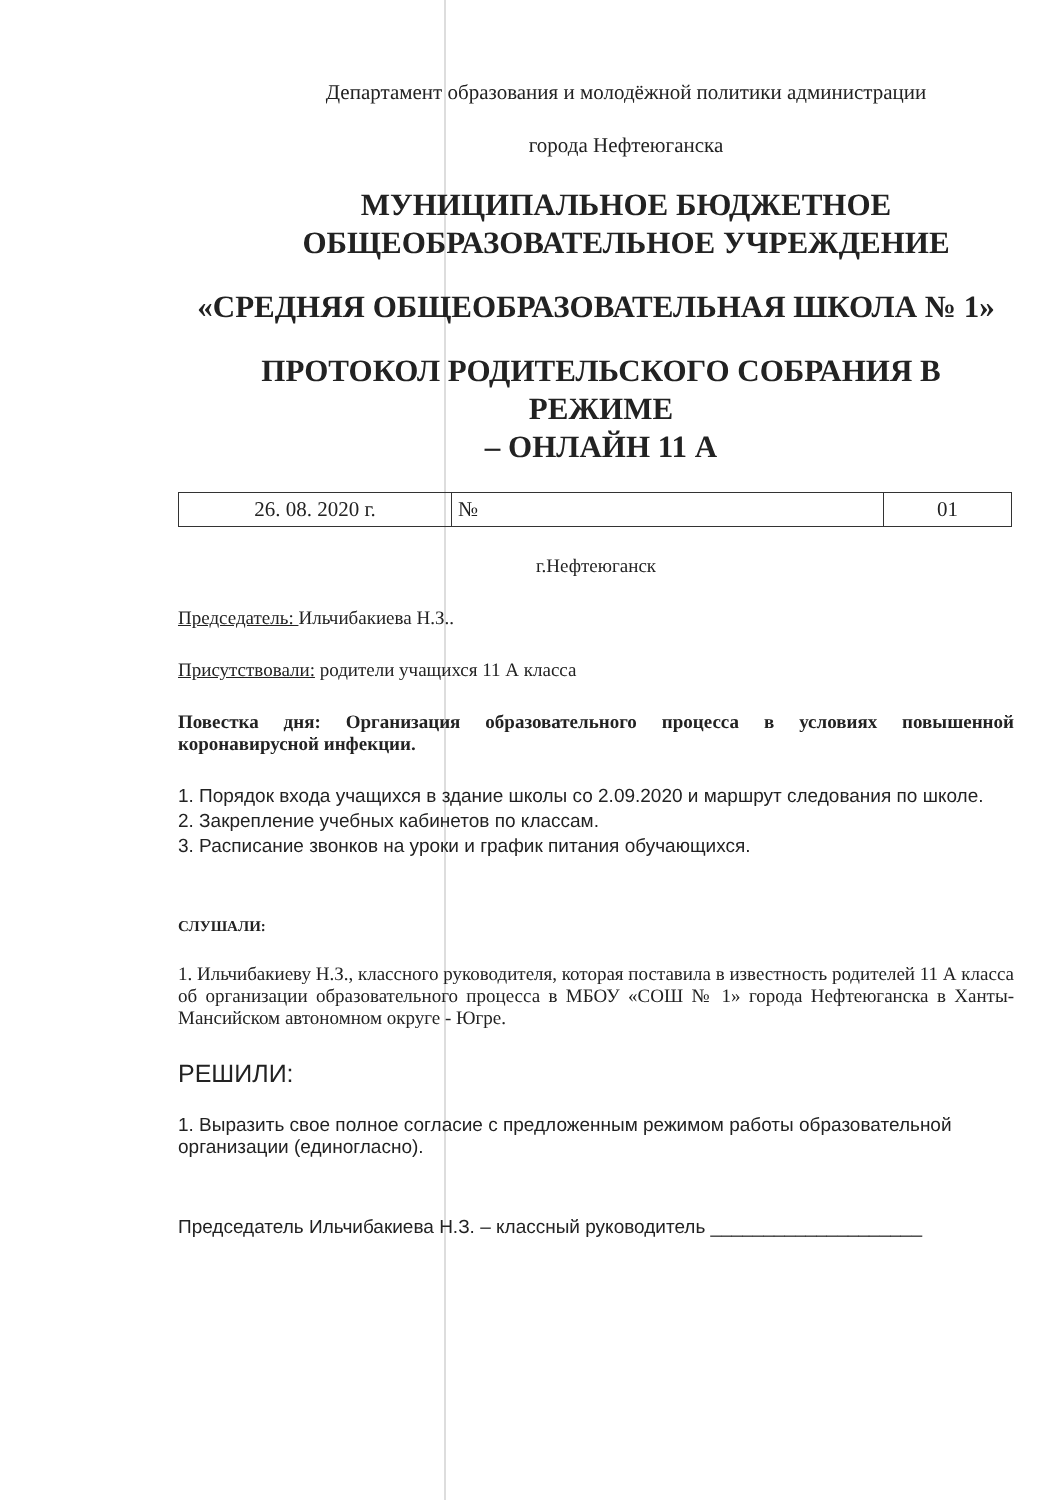Департамент образования и молодёжной политики администрации
города Нефтеюганска
МУНИЦИПАЛЬНОЕ БЮДЖЕТНОЕ
ОБЩЕОБРАЗОВАТЕЛЬНОЕ УЧРЕЖДЕНИЕ
«СРЕДНЯЯ ОБЩЕОБРАЗОВАТЕЛЬНАЯ ШКОЛА № 1»
ПРОТОКОЛ РОДИТЕЛЬСКОГО СОБРАНИЯ В РЕЖИМЕ
– ОНЛАЙН 11 А
| 26. 08. 2020 г. | № | 01 |
г.Нефтеюганск
Председатель: Ильчибакиева Н.З..
Присутствовали: родители учащихся 11 А класса
Повестка дня: Организация образовательного процесса в условиях повышенной коронавирусной инфекции.
1. Порядок входа учащихся в здание школы со 2.09.2020 и маршрут следования по школе.
2. Закрепление учебных кабинетов по классам.
3. Расписание звонков на уроки и график питания обучающихся.
СЛУШАЛИ:
1. Ильчибакиеву Н.З., классного руководителя, которая поставила в известность родителей 11 А класса об организации образовательного процесса в МБОУ «СОШ № 1» города Нефтеюганска в Ханты-Мансийском автономном округе - Югре.
РЕШИЛИ:
1. Выразить свое полное согласие с предложенным режимом работы образовательной организации (единогласно).
Председатель Ильчибакиева Н.З. – классный руководитель ____________________